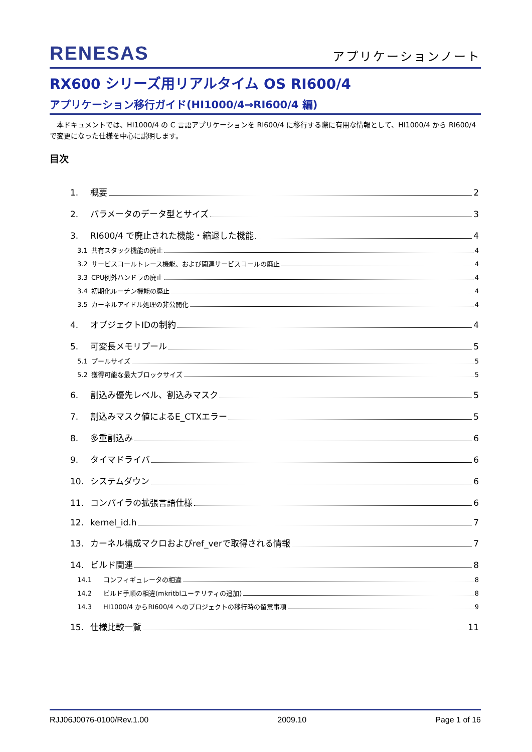RENESAS アプリケーションノート
RX600 シリーズ用リアルタイム OS RI600/4
アプリケーション移行ガイド(HI1000/4⇒RI600/4 編)
　本ドキュメントでは、HI1000/4 の C 言語アプリケーションを RI600/4 に移行する際に有用な情報として、HI1000/4 から RI600/4 で変更になった仕様を中心に説明します。
目次
1. 概要 2
2. パラメータのデータ型とサイズ 3
3. RI600/4 で廃止された機能・縮退した機能 4
3.1 共有スタック機能の廃止 4
3.2 サービスコールトレース機能、および関連サービスコールの廃止 4
3.3 CPU例外ハンドラの廃止 4
3.4 初期化ルーチン機能の廃止 4
3.5 カーネルアイドル処理の非公開化 4
4. オブジェクトIDの制約 4
5. 可変長メモリプール 5
5.1 プールサイズ 5
5.2 獲得可能な最大ブロックサイズ 5
6. 割込み優先レベル、割込みマスク 5
7. 割込みマスク値によるE_CTXエラー 5
8. 多重割込み 6
9. タイマドライバ 6
10. システムダウン 6
11. コンパイラの拡張言語仕様 6
12. kernel_id.h 7
13. カーネル構成マクロおよびref_verで取得される情報 7
14. ビルド関連 8
14.1 コンフィギュレータの相違 8
14.2 ビルド手順の相違(mkritblユーテリティの追加) 8
14.3 HI1000/4 からRI600/4 へのプロジェクトの移行時の留意事項 9
15. 仕様比較一覧 11
RJJ06J0076-0100/Rev.1.00 2009.10 Page 1 of 16